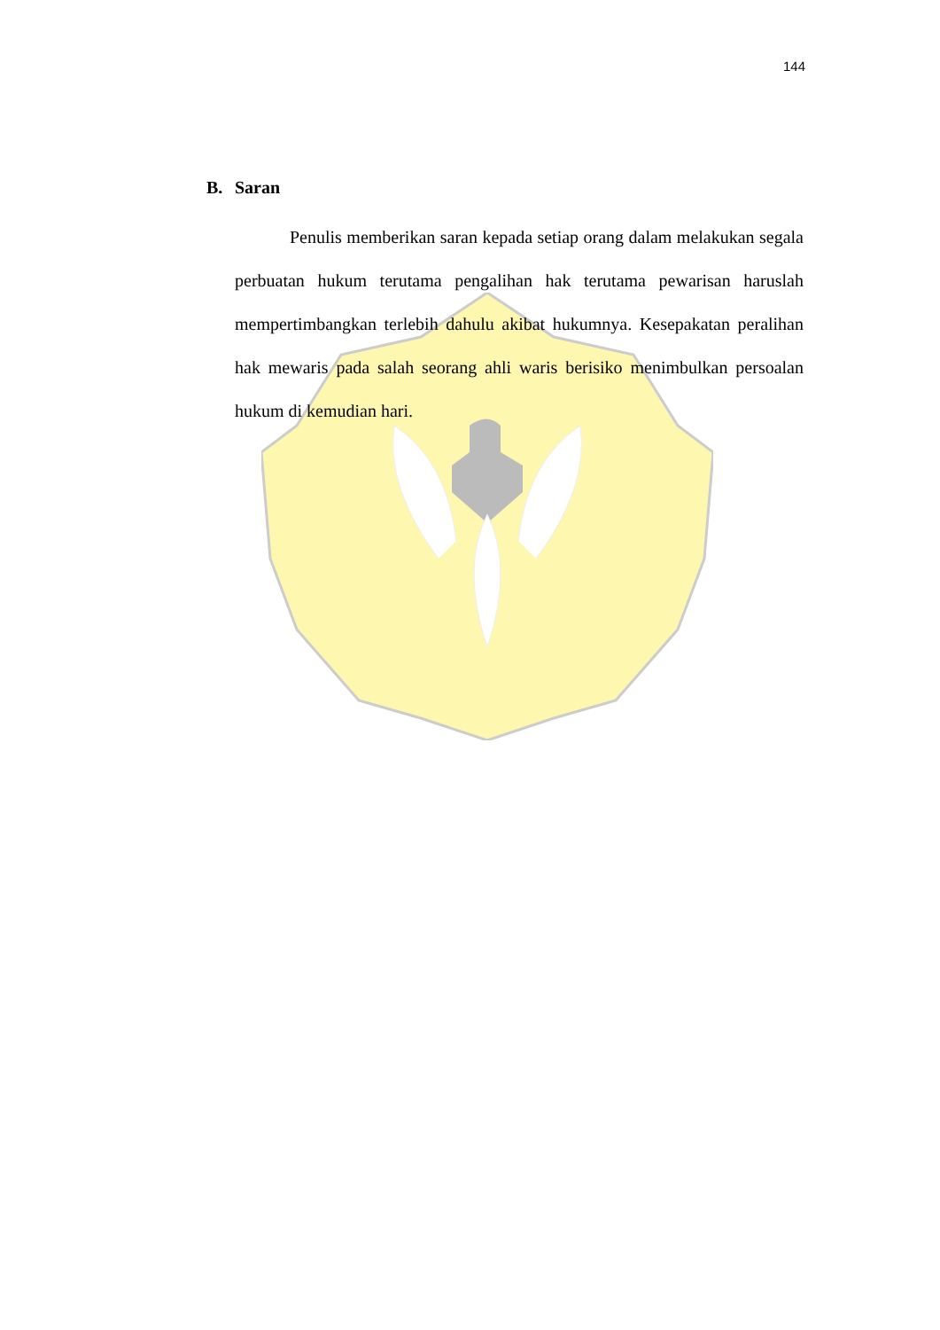144
B. Saran
Penulis memberikan saran kepada setiap orang dalam melakukan segala perbuatan hukum terutama pengalihan hak terutama pewarisan haruslah mempertimbangkan terlebih dahulu akibat hukumnya. Kesepakatan peralihan hak mewaris pada salah seorang ahli waris berisiko menimbulkan persoalan hukum di kemudian hari.